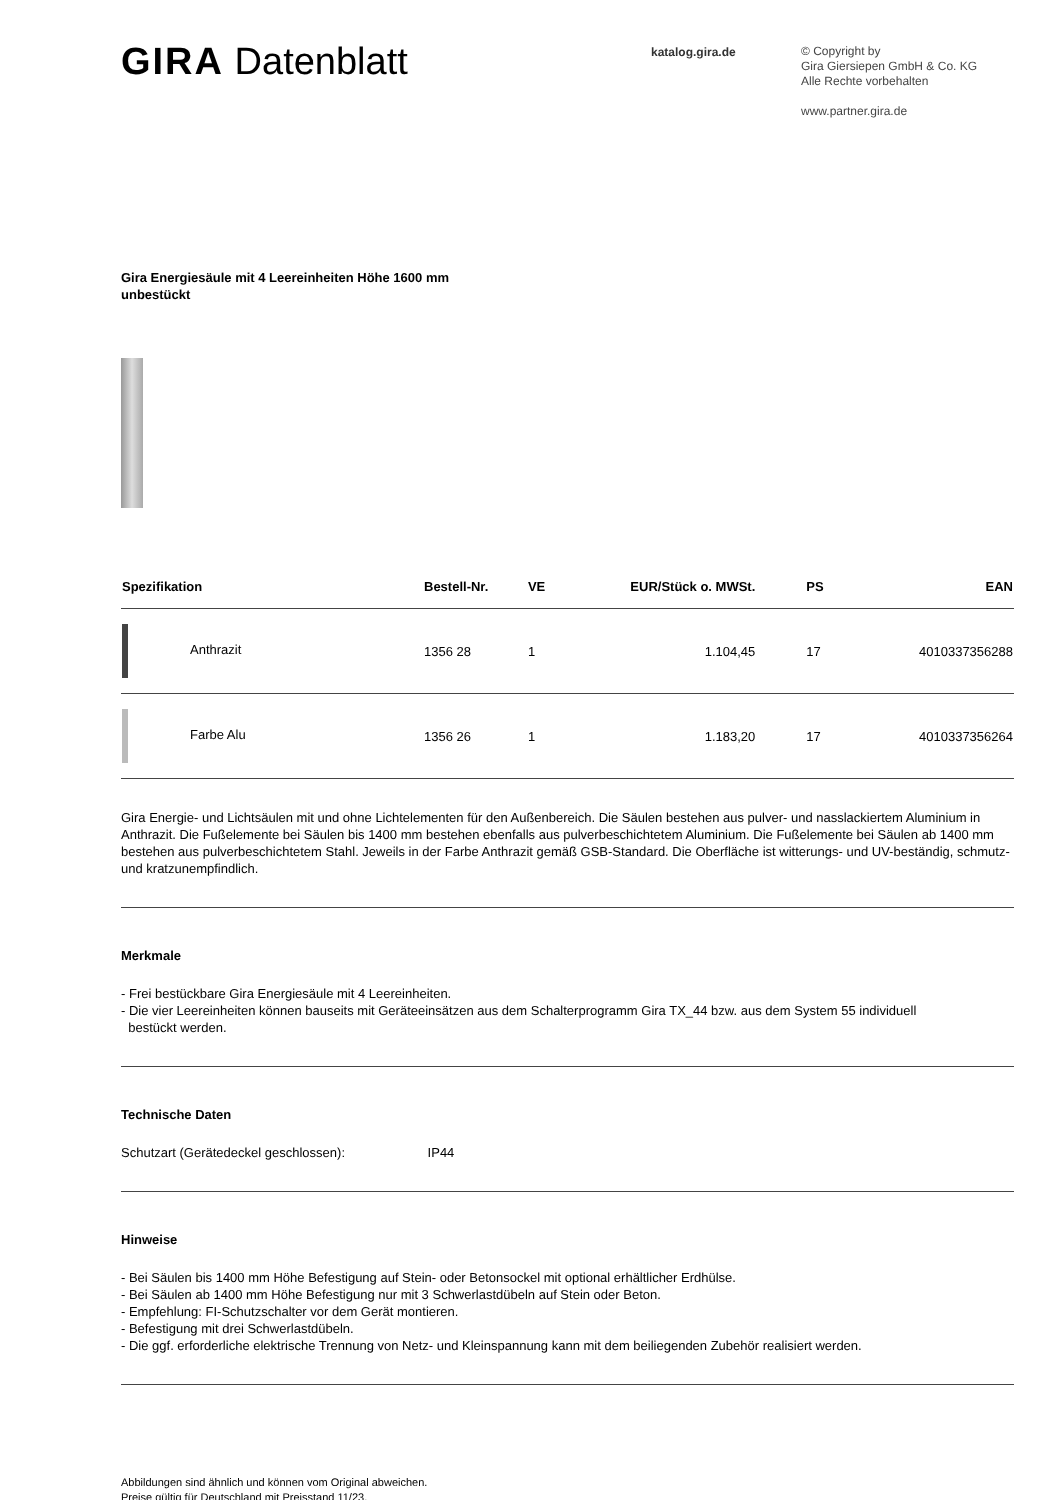GIRA Datenblatt
katalog.gira.de
© Copyright by
Gira Giersiepen GmbH & Co. KG
Alle Rechte vorbehalten
www.partner.gira.de
Gira Energiesäule mit 4 Leereinheiten Höhe 1600 mm
unbestückt
| Spezifikation | Bestell-Nr. | VE | EUR/Stück o. MWSt. | PS | EAN |
| --- | --- | --- | --- | --- | --- |
| Anthrazit | 1356 28 | 1 | 1.104,45 | 17 | 4010337356288 |
| Farbe Alu | 1356 26 | 1 | 1.183,20 | 17 | 4010337356264 |
Gira Energie- und Lichtsäulen mit und ohne Lichtelementen für den Außenbereich. Die Säulen bestehen aus pulver- und nasslackiertem Aluminium in Anthrazit. Die Fußelemente bei Säulen bis 1400 mm bestehen ebenfalls aus pulverbeschichtetem Aluminium. Die Fußelemente bei Säulen ab 1400 mm bestehen aus pulverbeschichtetem Stahl. Jeweils in der Farbe Anthrazit gemäß GSB-Standard. Die Oberfläche ist witterungs- und UV-beständig, schmutz- und kratzunempfindlich.
Merkmale
- Frei bestückbare Gira Energiesäule mit 4 Leereinheiten.
- Die vier Leereinheiten können bauseits mit Geräteeinsätzen aus dem Schalterprogramm Gira TX_44 bzw. aus dem System 55 individuell
bestückt werden.
Technische Daten
Schutzart (Gerätedeckel geschlossen): IP44
Hinweise
- Bei Säulen bis 1400 mm Höhe Befestigung auf Stein- oder Betonsockel mit optional erhältlicher Erdhülse.
- Bei Säulen ab 1400 mm Höhe Befestigung nur mit 3 Schwerlastdübeln auf Stein oder Beton.
- Empfehlung: FI-Schutzschalter vor dem Gerät montieren.
- Befestigung mit drei Schwerlastdübeln.
- Die ggf. erforderliche elektrische Trennung von Netz- und Kleinspannung kann mit dem beiliegenden Zubehör realisiert werden.
Abbildungen sind ähnlich und können vom Original abweichen.
Preise gültig für Deutschland mit Preisstand 11/23.